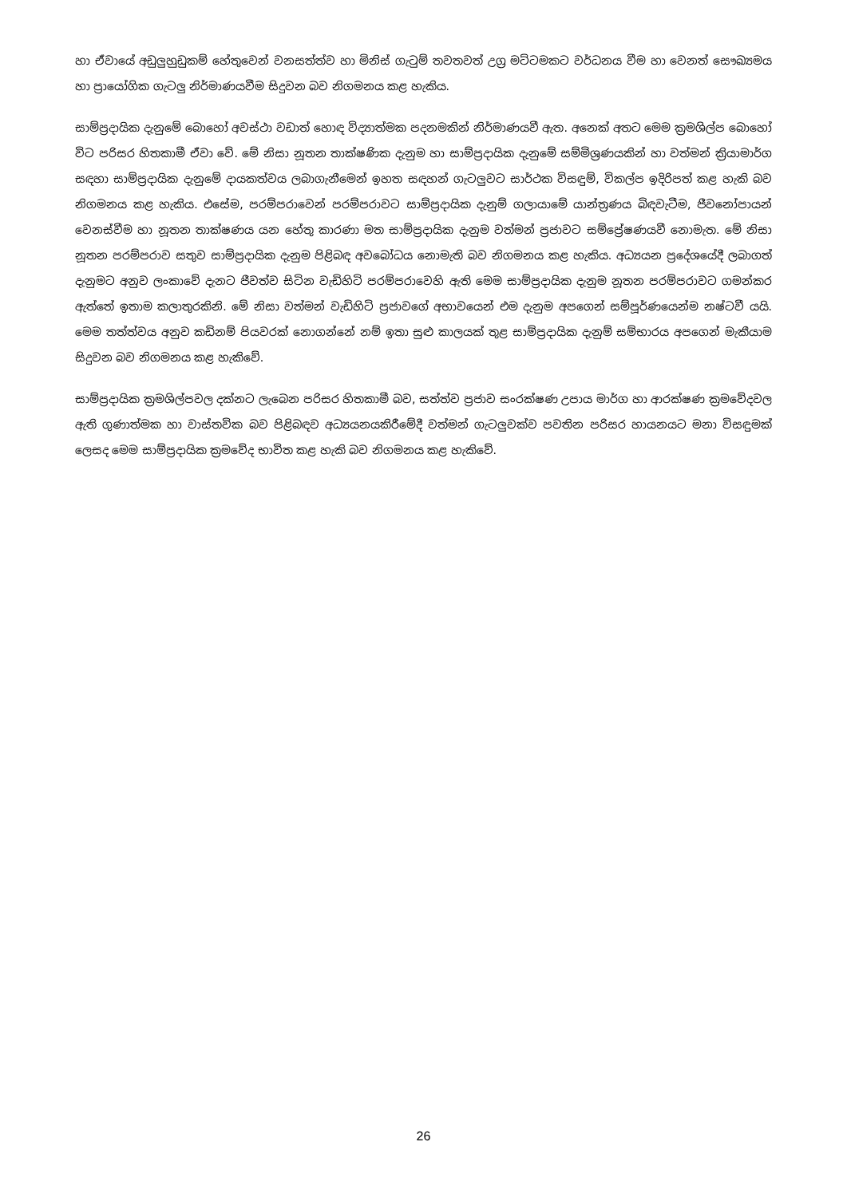හා ඒවායේ අඩුලුහුඩුකම් හේතුවෙන් වනසත්ත්ව හා මිනිස් ගැටුම් තවතවත් උග්‍ර මට්ටමකට වර්ධනය වීම හා වෙනත් සෞඛ්‍යමය හා ප්‍රායෝගික ගැටලු නිර්මාණයවීම සිදුවන බව නිගමනය කළ හැකිය.
සාම්ප්‍රදායික දැනුමේ බොහෝ අවස්ථා වඩාත් හොඳ විද්‍යාත්මක පදනමකින් නිර්මාණයවී ඇත. අනෙක් අතට මෙම ක්‍රමශිල්ප බොහෝ විට පරිසර හිතකාමී ඒවා වේ. මේ නිසා නූතන තාක්ෂණික දැනුම හා සාම්ප්‍රදායික දැනුමේ සම්මිශ්‍රණයකින් හා වත්මන් ක්‍රියාමාර්ග සඳහා සාම්ප්‍රදායික දැනුමේ දායකත්වය ලබාගැනීමෙන් ඉහත සඳහන් ගැටලුවට සාර්ථක විසඳුම්, විකල්ප ඉදිරිපත් කළ හැකි බව නිගමනය කළ හැකිය. එසේම, පරම්පරාවෙන් පරම්පරාවට සාම්ප්‍රදායික දැනුම් ගලායාමේ යාන්ත්‍රණය බිඳවැටීම, ජීවනෝපායන් වෙනස්වීම හා නූතන තාක්ෂණය යන හේතු කාරණා මත සාම්ප්‍රදායික දැනුම වත්මන් ප්‍රජාවට සම්ප්‍රේෂණයවී නොමැත. මේ නිසා නූතන පරම්පරාව සතුව සාම්ප්‍රදායික දැනුම පිළිබඳ අවබෝධය නොමැති බව නිගමනය කළ හැකිය. අධ්‍යයන ප්‍රදේශයේදී ලබාගත් දැනුමට අනුව ලංකාවේ දැනට ජීවත්ව සිටින වැඩිහිටි පරම්පරාවෙහි ඇති මෙම සාම්ප්‍රදායික දැනුම නූතන පරම්පරාවට ගමන්කර ඇත්තේ ඉතාම කලාතුරකිනි. මේ නිසා වත්මන් වැඩිහිටි ප්‍රජාවගේ අභාවයෙන් එම දැනුම අපගෙන් සම්පූර්ණයෙන්ම නෂ්ටවී යයි. මෙම තත්ත්වය අනුව කඩිනම් පියවරක් නොගන්නේ නම් ඉතා සුළු කාලයක් තුළ සාම්ප්‍රදායික දැනුම් සම්භාරය අපගෙන් මැකීයාම සිදුවන බව නිගමනය කළ හැකිවේ.
සාම්ප්‍රදායික ක්‍රමශිල්පවල දක්නට ලැබෙන පරිසර හිතකාමී බව, සත්ත්ව ප්‍රජාව සංරක්ෂණ උපාය මාර්ග හා ආරක්ෂණ ක්‍රමවේදවල ඇති ගුණාත්මක හා වාස්තවික බව පිළිබඳව අධ්‍යයනයකිරීමේදී වත්මන් ගැටලුවක්ව පවතින පරිසර හායනයට මනා විසඳුමක් ලෙසද මෙම සාම්ප්‍රදායික ක්‍රමවේද භාවිත කළ හැකි බව නිගමනය කළ හැකිවේ.
26